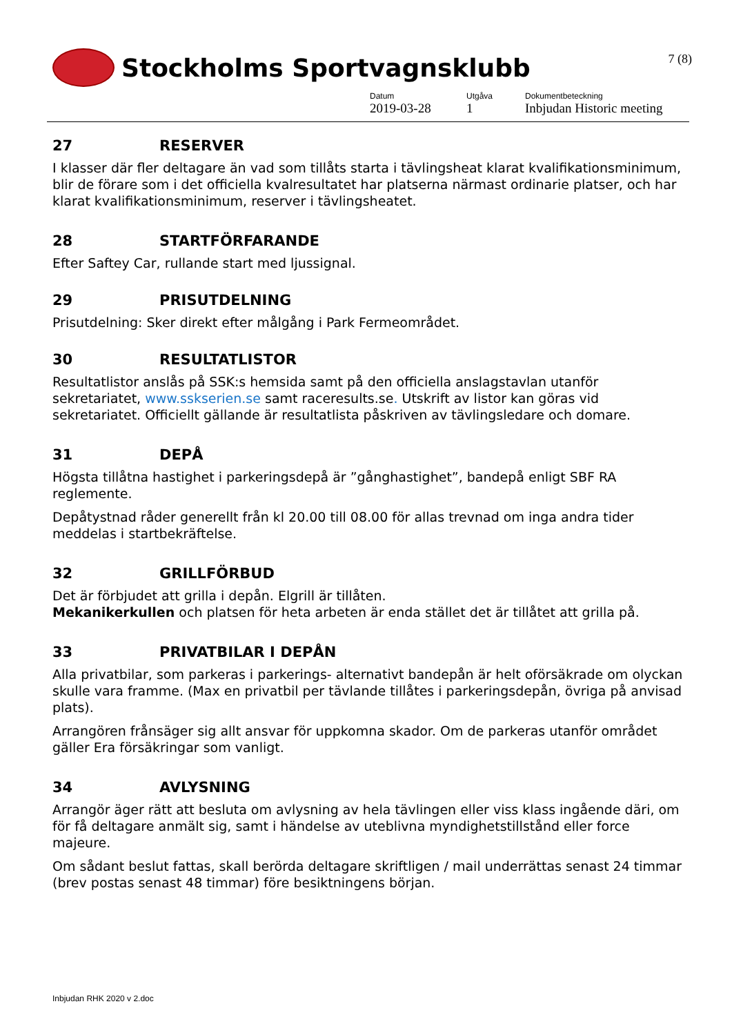7 (8)
Stockholms Sportvagnsklubb
Datum
2019-03-28
Utgåva
1
Dokumentbeteckning
Inbjudan Historic meeting
27 RESERVER
I klasser där fler deltagare än vad som tillåts starta i tävlingsheat klarat kvalifikationsminimum, blir de förare som i det officiella kvalresultatet har platserna närmast ordinarie platser, och har klarat kvalifikationsminimum, reserver i tävlingsheatet.
28 STARTFÖRFARANDE
Efter Saftey Car, rullande start med ljussignal.
29 PRISUTDELNING
Prisutdelning: Sker direkt efter målgång i Park Fermeområdet.
30 RESULTATLISTOR
Resultatlistor anslås på SSK:s hemsida samt på den officiella anslagstavlan utanför sekretariatet, www.sskserien.se samt raceresults.se. Utskrift av listor kan göras vid sekretariatet. Officiellt gällande är resultatlista påskriven av tävlingsledare och domare.
31 DEPÅ
Högsta tillåtna hastighet i parkeringsdepå är ”gånghastighet”, bandepå enligt SBF RA reglemente.
Depåtystnad råder generellt från kl 20.00 till 08.00 för allas trevnad om inga andra tider meddelas i startbekräftelse.
32 GRILLFÖRBUD
Det är förbjudet att grilla i depån. Elgrill är tillåten.
Mekanikerkullen och platsen för heta arbeten är enda stället det är tillåtet att grilla på.
33 PRIVATBILAR I DEPÅN
Alla privatbilar, som parkeras i parkerings- alternativt bandepån är helt oförsäkrade om olyckan skulle vara framme. (Max en privatbil per tävlande tillåtes i parkeringsdepån, övriga på anvisad plats).
Arrangören frånsäger sig allt ansvar för uppkomna skador. Om de parkeras utanför området gäller Era försäkringar som vanligt.
34 AVLYSNING
Arrangör äger rätt att besluta om avlysning av hela tävlingen eller viss klass ingående däri, om för få deltagare anmält sig, samt i händelse av uteblivna myndighetstillstånd eller force majeure.
Om sådant beslut fattas, skall berörda deltagare skriftligen / mail underrättas senast 24 timmar (brev postas senast 48 timmar) före besiktningens början.
Inbjudan RHK 2020 v 2.doc